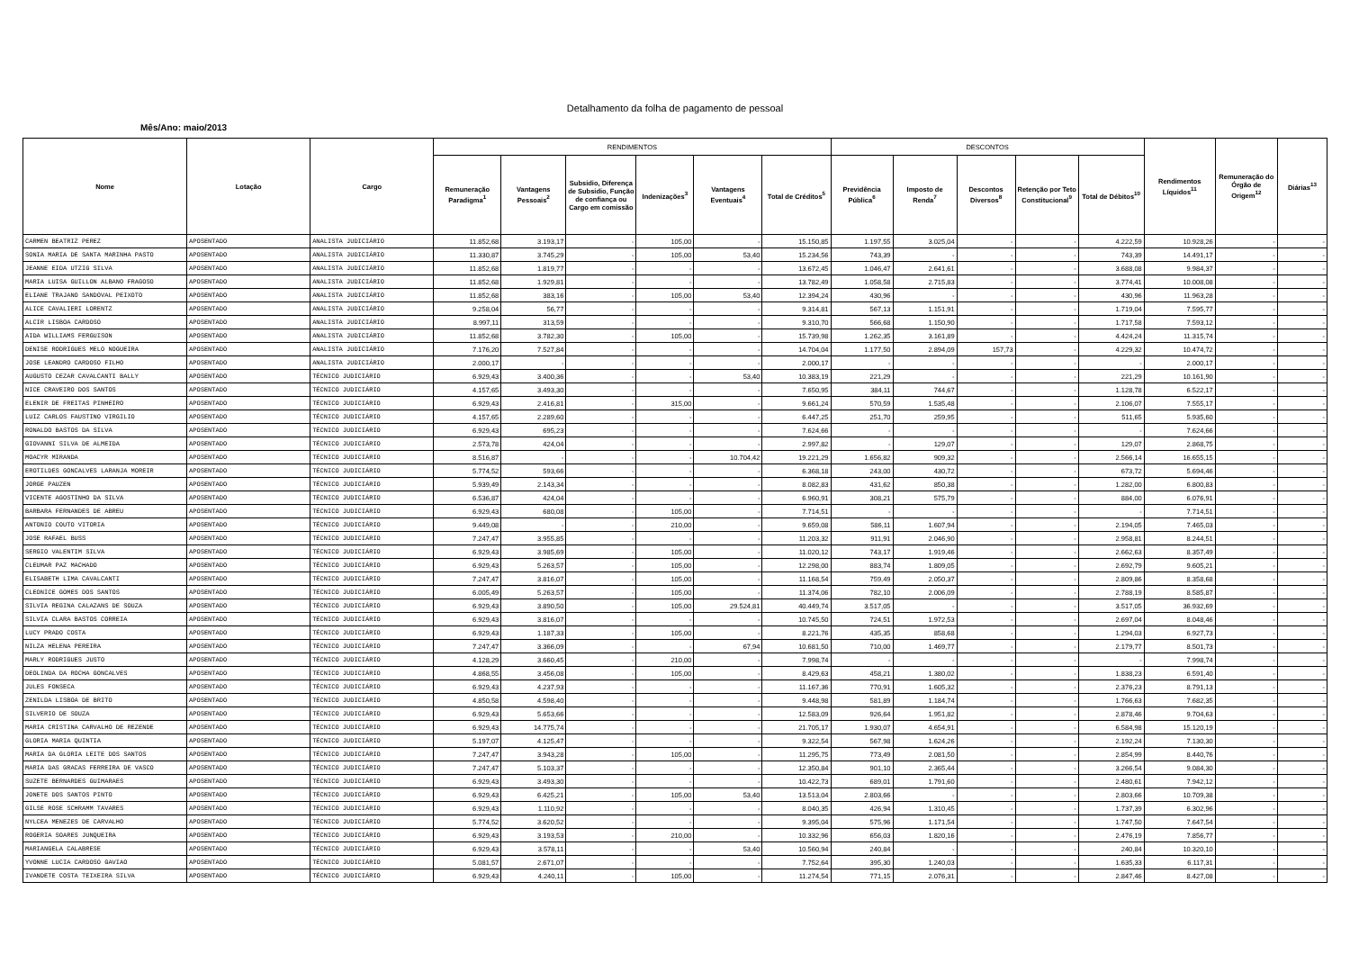Detalhamento da folha de pagamento de pessoal
Mês/Ano: maio/2013
| Nome | Lotação | Cargo | RENDIMENTOS | | | | | | DESCONTOS | | | | | Rendimentos Líquidos<sup>11</sup> | Remuneração do Órgão de Origem<sup>12</sup> | Diárias<sup>13</sup> |
| --- | --- | --- | --- | --- | --- | --- | --- | --- | --- | --- | --- | --- | --- | --- | --- | --- |
| | | | Remuneração Paradigma<sup>1</sup> | Vantagens Pessoais<sup>2</sup> | Subsidio, Diferença de Subsidio, Função de confiança ou Cargo em comissão | Indenizações<sup>3</sup> | Vantagens Eventuais<sup>4</sup> | Total de Créditos<sup>5</sup> | Previdência Pública<sup>6</sup> | Imposto de Renda<sup>7</sup> | Descontos Diversos<sup>8</sup> | Retenção por Teto Constitucional<sup>9</sup> | Total de Débitos<sup>10</sup> | | | |
| CARMEN BEATRIZ PEREZ | APOSENTADO | ANALISTA JUDICIÁRIO | 11.852,68 | 3.193,17 | - | 105,00 | - | 15.150,85 | 1.197,55 | 3.025,04 | - | - | 4.222,59 | 10.928,26 | - | - |
| SONIA MARIA DE SANTA MARINHA PASTO | APOSENTADO | ANALISTA JUDICIÁRIO | 11.330,87 | 3.745,29 | - | 105,00 | 53,40 | 15.234,56 | 743,39 | - | - | - | 743,39 | 14.491,17 | - | - |
| JEANNE EIDA UTZIG SILVA | APOSENTADO | ANALISTA JUDICIÁRIO | 11.852,68 | 1.819,77 | - | - | - | 13.672,45 | 1.046,47 | 2.641,61 | - | - | 3.688,08 | 9.984,37 | - | - |
| MARIA LUISA GUILLON ALBANO FRAGOSO | APOSENTADO | ANALISTA JUDICIÁRIO | 11.852,68 | 1.929,81 | - | - | - | 13.782,49 | 1.058,58 | 2.715,83 | - | - | 3.774,41 | 10.008,08 | - | - |
| ELIANE TRAJANO SANDOVAL PEIXOTO | APOSENTADO | ANALISTA JUDICIÁRIO | 11.852,68 | 383,16 | - | 105,00 | 53,40 | 12.394,24 | 430,96 | - | - | - | 430,96 | 11.963,28 | - | - |
| ALICE CAVALIERI LORENTZ | APOSENTADO | ANALISTA JUDICIÁRIO | 9.258,04 | 56,77 | - | - | - | 9.314,81 | 567,13 | 1.151,91 | - | - | 1.719,04 | 7.595,77 | - | - |
| ALCIR LISBOA CARDOSO | APOSENTADO | ANALISTA JUDICIÁRIO | 8.997,11 | 313,59 | - | - | - | 9.310,70 | 566,68 | 1.150,90 | - | - | 1.717,58 | 7.593,12 | - | - |
| AIDA WILLIAMS FERGUISON | APOSENTADO | ANALISTA JUDICIÁRIO | 11.852,68 | 3.782,30 | - | 105,00 | - | 15.739,98 | 1.262,35 | 3.161,89 | - | - | 4.424,24 | 11.315,74 | - | - |
| DENISE RODRIGUES MELO NOGUEIRA | APOSENTADO | ANALISTA JUDICIÁRIO | 7.176,20 | 7.527,84 | - | - | - | 14.704,04 | 1.177,50 | 2.894,09 | 157,73 | - | 4.229,32 | 10.474,72 | - | - |
| JOSE LEANDRO CARDOSO FILHO | APOSENTADO | ANALISTA JUDICIÁRIO | 2.000,17 | - | - | - | - | 2.000,17 | - | - | - | - | - | 2.000,17 | - | - |
| AUGUSTO CEZAR CAVALCANTI BALLY | APOSENTADO | TÉCNICO JUDICIÁRIO | 6.929,43 | 3.400,36 | - | - | 53,40 | 10.383,19 | 221,29 | - | - | - | 221,29 | 10.161,90 | - | - |
| NICE CRAVEIRO DOS SANTOS | APOSENTADO | TÉCNICO JUDICIÁRIO | 4.157,65 | 3.493,30 | - | - | - | 7.650,95 | 384,11 | 744,67 | - | - | 1.128,78 | 6.522,17 | - | - |
| ELENIR DE FREITAS PINHEIRO | APOSENTADO | TÉCNICO JUDICIÁRIO | 6.929,43 | 2.416,81 | - | 315,00 | - | 9.661,24 | 570,59 | 1.535,48 | - | - | 2.106,07 | 7.555,17 | - | - |
| LUIZ CARLOS FAUSTINO VIRGILIO | APOSENTADO | TÉCNICO JUDICIÁRIO | 4.157,65 | 2.289,60 | - | - | - | 6.447,25 | 251,70 | 259,95 | - | - | 511,65 | 5.935,60 | - | - |
| RONALDO BASTOS DA SILVA | APOSENTADO | TÉCNICO JUDICIÁRIO | 6.929,43 | 695,23 | - | - | - | 7.624,66 | - | - | - | - | - | 7.624,66 | - | - |
| GIOVANNI SILVA DE ALMEIDA | APOSENTADO | TÉCNICO JUDICIÁRIO | 2.573,78 | 424,04 | - | - | - | 2.997,82 | - | 129,07 | - | - | 129,07 | 2.868,75 | - | - |
| MOACYR MIRANDA | APOSENTADO | TÉCNICO JUDICIÁRIO | 8.516,87 | - | - | - | 10.704,42 | 19.221,29 | 1.656,82 | 909,32 | - | - | 2.566,14 | 16.655,15 | - | - |
| EROTILDES GONCALVES LARANJA MOREIR | APOSENTADO | TÉCNICO JUDICIÁRIO | 5.774,52 | 593,66 | - | - | - | 6.368,18 | 243,00 | 430,72 | - | - | 673,72 | 5.694,46 | - | - |
| JORGE PAUZEN | APOSENTADO | TÉCNICO JUDICIÁRIO | 5.939,49 | 2.143,34 | - | - | - | 8.082,83 | 431,62 | 850,38 | - | - | 1.282,00 | 6.800,83 | - | - |
| VICENTE AGOSTINHO DA SILVA | APOSENTADO | TÉCNICO JUDICIÁRIO | 6.536,87 | 424,04 | - | - | - | 6.960,91 | 308,21 | 575,79 | - | - | 884,00 | 6.076,91 | - | - |
| BARBARA FERNANDES DE ABREU | APOSENTADO | TÉCNICO JUDICIÁRIO | 6.929,43 | 680,08 | - | 105,00 | - | 7.714,51 | - | - | - | - | - | 7.714,51 | - | - |
| ANTONIO COUTO VITORIA | APOSENTADO | TÉCNICO JUDICIÁRIO | 9.449,08 | - | - | 210,00 | - | 9.659,08 | 586,11 | 1.607,94 | - | - | 2.194,05 | 7.465,03 | - | - |
| JOSE RAFAEL BUSS | APOSENTADO | TÉCNICO JUDICIÁRIO | 7.247,47 | 3.955,85 | - | - | - | 11.203,32 | 911,91 | 2.046,90 | - | - | 2.958,81 | 8.244,51 | - | - |
| SERGIO VALENTIM SILVA | APOSENTADO | TÉCNICO JUDICIÁRIO | 6.929,43 | 3.985,69 | - | 105,00 | - | 11.020,12 | 743,17 | 1.919,46 | - | - | 2.662,63 | 8.357,49 | - | - |
| CLEUMAR PAZ MACHADO | APOSENTADO | TÉCNICO JUDICIÁRIO | 6.929,43 | 5.263,57 | - | 105,00 | - | 12.298,00 | 883,74 | 1.809,05 | - | - | 2.692,79 | 9.605,21 | - | - |
| ELISABETH LIMA CAVALCANTI | APOSENTADO | TÉCNICO JUDICIÁRIO | 7.247,47 | 3.816,07 | - | 105,00 | - | 11.168,54 | 759,49 | 2.050,37 | - | - | 2.809,86 | 8.358,68 | - | - |
| CLEONICE GOMES DOS SANTOS | APOSENTADO | TÉCNICO JUDICIÁRIO | 6.005,49 | 5.263,57 | - | 105,00 | - | 11.374,06 | 782,10 | 2.006,09 | - | - | 2.788,19 | 8.585,87 | - | - |
| SILVIA REGINA CALAZANS DE SOUZA | APOSENTADO | TÉCNICO JUDICIÁRIO | 6.929,43 | 3.890,50 | - | 105,00 | 29.524,81 | 40.449,74 | 3.517,05 | - | - | - | 3.517,05 | 36.932,69 | - | - |
| SILVIA CLARA BASTOS CORREIA | APOSENTADO | TÉCNICO JUDICIÁRIO | 6.929,43 | 3.816,07 | - | - | - | 10.745,50 | 724,51 | 1.972,53 | - | - | 2.697,04 | 8.048,46 | - | - |
| LUCY PRADO COSTA | APOSENTADO | TÉCNICO JUDICIÁRIO | 6.929,43 | 1.187,33 | - | 105,00 | - | 8.221,76 | 435,35 | 858,68 | - | - | 1.294,03 | 6.927,73 | - | - |
| NILZA HELENA PEREIRA | APOSENTADO | TÉCNICO JUDICIÁRIO | 7.247,47 | 3.366,09 | - | - | 67,94 | 10.681,50 | 710,00 | 1.469,77 | - | - | 2.179,77 | 8.501,73 | - | - |
| MARLY RODRIGUES JUSTO | APOSENTADO | TÉCNICO JUDICIÁRIO | 4.128,29 | 3.660,45 | - | 210,00 | - | 7.998,74 | - | - | - | - | - | 7.998,74 | - | - |
| DEOLINDA DA ROCHA GONCALVES | APOSENTADO | TÉCNICO JUDICIÁRIO | 4.868,55 | 3.456,08 | - | 105,00 | - | 8.429,63 | 458,21 | 1.380,02 | - | - | 1.838,23 | 6.591,40 | - | - |
| JULES FONSECA | APOSENTADO | TÉCNICO JUDICIÁRIO | 6.929,43 | 4.237,93 | - | - | - | 11.167,36 | 770,91 | 1.605,32 | - | - | 2.376,23 | 8.791,13 | - | - |
| ZENILDA LISBOA DE BRITO | APOSENTADO | TÉCNICO JUDICIÁRIO | 4.850,58 | 4.598,40 | - | - | - | 9.448,98 | 581,89 | 1.184,74 | - | - | 1.766,63 | 7.682,35 | - | - |
| SILVERIO DE SOUZA | APOSENTADO | TÉCNICO JUDICIÁRIO | 6.929,43 | 5.653,66 | - | - | - | 12.583,09 | 926,64 | 1.951,82 | - | - | 2.878,46 | 9.704,63 | - | - |
| MARIA CRISTINA CARVALHO DE REZENDE | APOSENTADO | TÉCNICO JUDICIÁRIO | 6.929,43 | 14.775,74 | - | - | - | 21.705,17 | 1.930,07 | 4.654,91 | - | - | 6.584,98 | 15.120,19 | - | - |
| GLORIA MARIA QUINTIA | APOSENTADO | TÉCNICO JUDICIÁRIO | 5.197,07 | 4.125,47 | - | - | - | 9.322,54 | 567,98 | 1.624,26 | - | - | 2.192,24 | 7.130,30 | - | - |
| MARIA DA GLORIA LEITE DOS SANTOS | APOSENTADO | TÉCNICO JUDICIÁRIO | 7.247,47 | 3.943,28 | - | 105,00 | - | 11.295,75 | 773,49 | 2.081,50 | - | - | 2.854,99 | 8.440,76 | - | - |
| MARIA DAS GRACAS FERREIRA DE VASCO | APOSENTADO | TÉCNICO JUDICIÁRIO | 7.247,47 | 5.103,37 | - | - | - | 12.350,84 | 901,10 | 2.365,44 | - | - | 3.266,54 | 9.084,30 | - | - |
| SUZETE BERNARDES GUIMARAES | APOSENTADO | TÉCNICO JUDICIÁRIO | 6.929,43 | 3.493,30 | - | - | - | 10.422,73 | 689,01 | 1.791,60 | - | - | 2.480,61 | 7.942,12 | - | - |
| JONETE DOS SANTOS PINTO | APOSENTADO | TÉCNICO JUDICIÁRIO | 6.929,43 | 6.425,21 | - | 105,00 | 53,40 | 13.513,04 | 2.803,66 | - | - | - | 2.803,66 | 10.709,38 | - | - |
| GILSE ROSE SCHRAMM TAVARES | APOSENTADO | TÉCNICO JUDICIÁRIO | 6.929,43 | 1.110,92 | - | - | - | 8.040,35 | 426,94 | 1.310,45 | - | - | 1.737,39 | 6.302,96 | - | - |
| NYLCEA MENEZES DE CARVALHO | APOSENTADO | TÉCNICO JUDICIÁRIO | 5.774,52 | 3.620,52 | - | - | - | 9.395,04 | 575,96 | 1.171,54 | - | - | 1.747,50 | 7.647,54 | - | - |
| ROGERIA SOARES JUNQUEIRA | APOSENTADO | TÉCNICO JUDICIÁRIO | 6.929,43 | 3.193,53 | - | 210,00 | - | 10.332,96 | 656,03 | 1.820,16 | - | - | 2.476,19 | 7.856,77 | - | - |
| MARIANGELA CALABRESE | APOSENTADO | TÉCNICO JUDICIÁRIO | 6.929,43 | 3.578,11 | - | - | 53,40 | 10.560,94 | 240,84 | - | - | - | 240,84 | 10.320,10 | - | - |
| YVONNE LUCIA CARDOSO GAVIAO | APOSENTADO | TÉCNICO JUDICIÁRIO | 5.081,57 | 2.671,07 | - | - | - | 7.752,64 | 395,30 | 1.240,03 | - | - | 1.635,33 | 6.117,31 | - | - |
| IVANDETE COSTA TEIXEIRA SILVA | APOSENTADO | TÉCNICO JUDICIÁRIO | 6.929,43 | 4.240,11 | - | 105,00 | - | 11.274,54 | 771,15 | 2.076,31 | - | - | 2.847,46 | 8.427,08 | - | - |